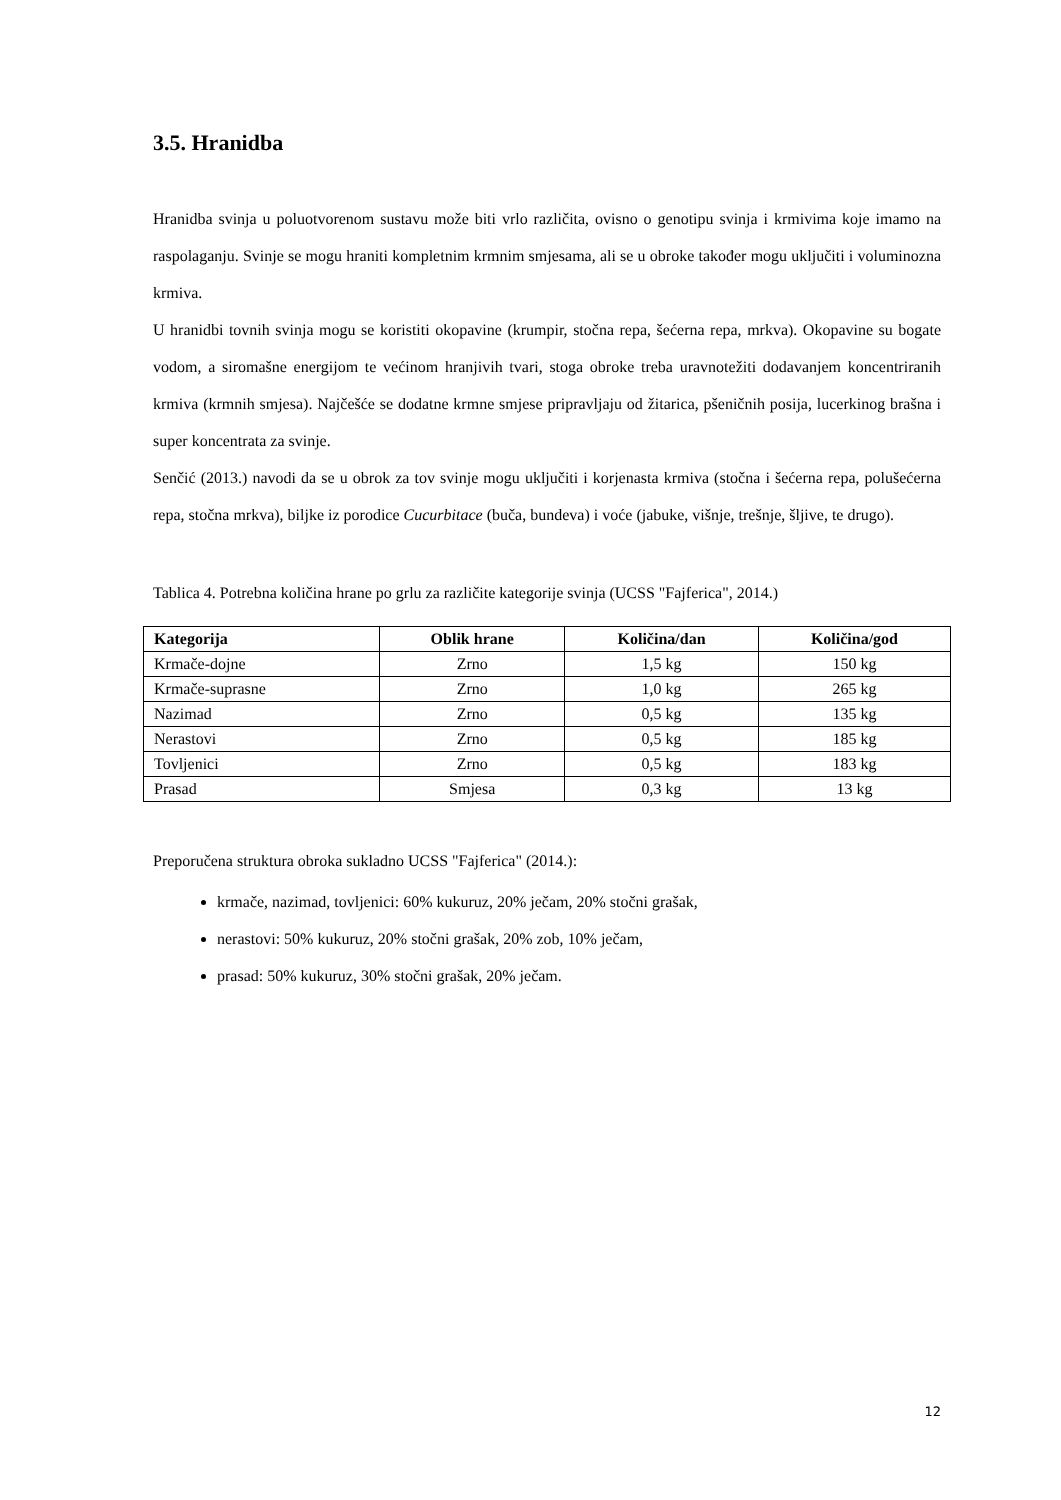3.5. Hranidba
Hranidba svinja u poluotvorenom sustavu može biti vrlo različita, ovisno o genotipu svinja i krmivima koje imamo na raspolaganju. Svinje se mogu hraniti kompletnim krmnim smjesama, ali se u obroke također mogu uključiti i voluminozna krmiva.
U hranidbi tovnih svinja mogu se koristiti okopavine (krumpir, stočna repa, šećerna repa, mrkva). Okopavine su bogate vodom, a siromašne energijom te većinom hranjivih tvari, stoga obroke treba uravnotežiti dodavanjem koncentriranih krmiva (krmnih smjesa). Najčešće se dodatne krmne smjese pripravljaju od žitarica, pšeničnih posija, lucerkinog brašna i super koncentrata za svinje.
Senčić (2013.) navodi da se u obrok za tov svinje mogu uključiti i korjenasta krmiva (stočna i šećerna repa, polušećerna repa, stočna mrkva), biljke iz porodice Cucurbitace (buča, bundeva) i voće (jabuke, višnje, trešnje, šljive, te drugo).
Tablica 4. Potrebna količina hrane po grlu za različite kategorije svinja (UCSS "Fajferica", 2014.)
| Kategorija | Oblik hrane | Količina/dan | Količina/god |
| --- | --- | --- | --- |
| Krmače-dojne | Zrno | 1,5 kg | 150 kg |
| Krmače-suprasne | Zrno | 1,0 kg | 265 kg |
| Nazimad | Zrno | 0,5 kg | 135 kg |
| Nerastovi | Zrno | 0,5 kg | 185 kg |
| Tovljenici | Zrno | 0,5 kg | 183 kg |
| Prasad | Smjesa | 0,3 kg | 13 kg |
Preporučena struktura obroka sukladno UCSS "Fajferica" (2014.):
krmače, nazimad, tovljenici: 60% kukuruz, 20% ječam, 20% stočni grašak,
nerastovi: 50% kukuruz, 20% stočni grašak, 20% zob, 10% ječam,
prasad: 50% kukuruz, 30% stočni grašak, 20% ječam.
12